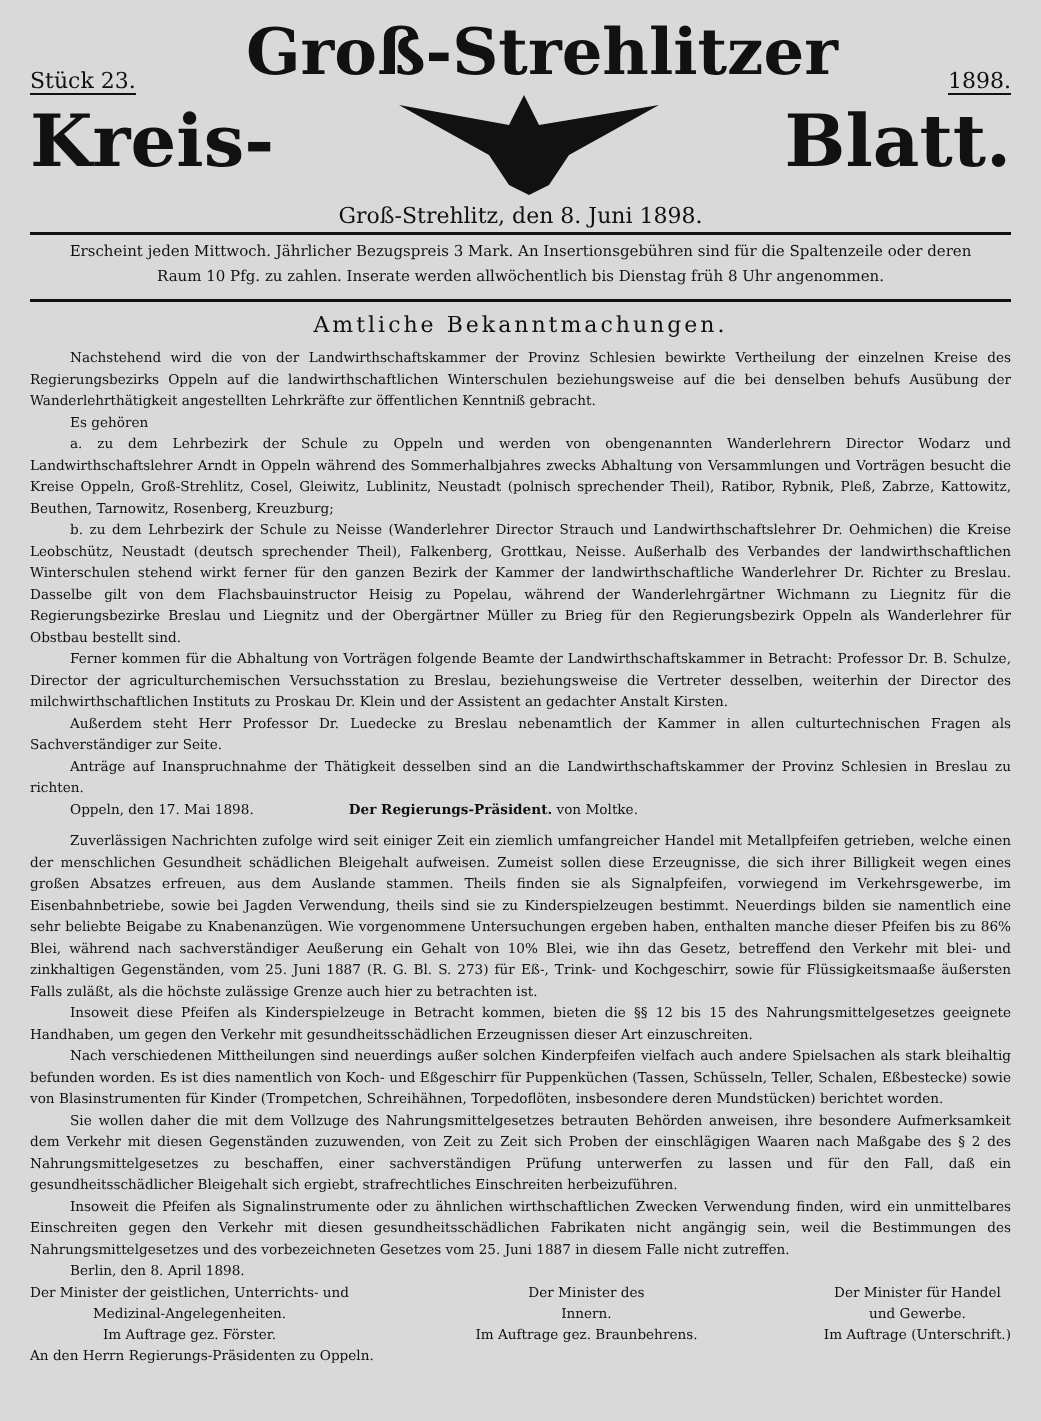Stück 23. Groß-Strehlitzer 1898.
Kreis- Blatt.
Groß-Strehlitz, den 8. Juni 1898.
Erscheint jeden Mittwoch. Jährlicher Bezugspreis 3 Mark. An Insertionsgebühren sind für die Spaltenzeile oder deren
Raum 10 Pfg. zu zahlen. Inserate werden allwöchentlich bis Dienstag früh 8 Uhr angenommen.
Amtliche Bekanntmachungen.
Nachstehend wird die von der Landwirthschaftskammer der Provinz Schlesien bewirkte Vertheilung der einzelnen Kreise des Regierungsbezirks Oppeln auf die landwirthschaftlichen Winterschulen beziehungsweise auf die bei denselben behufs Ausübung der Wanderlehrthätigkeit angestellten Lehrkräfte zur öffentlichen Kenntniß gebracht.
Es gehören
a. zu dem Lehrbezirk der Schule zu Oppeln und werden von obengenannten Wanderlehrern Director Wodarz und Landwirthschaftslehrer Arndt in Oppeln während des Sommerhalbjahres zwecks Abhaltung von Versammlungen und Vorträgen besucht die Kreise Oppeln, Groß-Strehlitz, Cosel, Gleiwitz, Lublinitz, Neustadt (polnisch sprechender Theil), Ratibor, Rybnik, Pleß, Zabrze, Kattowitz, Beuthen, Tarnowitz, Rosenberg, Kreuzburg;
b. zu dem Lehrbezirk der Schule zu Neisse (Wanderlehrer Director Strauch und Landwirthschaftslehrer Dr. Oehmichen) die Kreise Leobschütz, Neustadt (deutsch sprechender Theil), Falkenberg, Grottkau, Neisse. Außerhalb des Verbandes der landwirthschaftlichen Winterschulen stehend wirkt ferner für den ganzen Bezirk der Kammer der landwirthschaftliche Wanderlehrer Dr. Richter zu Breslau. Dasselbe gilt von dem Flachsbauinstructor Heisig zu Popelau, während der Wanderlehrgärtner Wichmann zu Liegnitz für die Regierungsbezirke Breslau und Liegnitz und der Obergärtner Müller zu Brieg für den Regierungsbezirk Oppeln als Wanderlehrer für Obstbau bestellt sind.
Ferner kommen für die Abhaltung von Vorträgen folgende Beamte der Landwirthschaftskammer in Betracht: Professor Dr. B. Schulze, Director der agriculturchemischen Versuchsstation zu Breslau, beziehungsweise die Vertreter desselben, weiterhin der Director des milchwirthschaftlichen Instituts zu Proskau Dr. Klein und der Assistent an gedachter Anstalt Kirsten.
Außerdem steht Herr Professor Dr. Luedecke zu Breslau nebenamtlich der Kammer in allen culturtechnischen Fragen als Sachverständiger zur Seite.
Anträge auf Inanspruchnahme der Thätigkeit desselben sind an die Landwirthschaftskammer der Provinz Schlesien in Breslau zu richten.
Oppeln, den 17. Mai 1898. Der Regierungs-Präsident. von Moltke.
Zuverlässigen Nachrichten zufolge wird seit einiger Zeit ein ziemlich umfangreicher Handel mit Metallpfeifen getrieben, welche einen der menschlichen Gesundheit schädlichen Bleigehalt aufweisen. Zumeist sollen diese Erzeugnisse, die sich ihrer Billigkeit wegen eines großen Absatzes erfreuen, aus dem Auslande stammen. Theils finden sie als Signalpfeifen, vorwiegend im Verkehrsgewerbe, im Eisenbahnbetriebe, sowie bei Jagden Verwendung, theils sind sie zu Kinderspielzeugen bestimmt. Neuerdings bilden sie namentlich eine sehr beliebte Beigabe zu Knabenanzügen. Wie vorgenommene Untersuchungen ergeben haben, enthalten manche dieser Pfeifen bis zu 86% Blei, während nach sachverständiger Aeußerung ein Gehalt von 10% Blei, wie ihn das Gesetz, betreffend den Verkehr mit blei- und zinkhaltigen Gegenständen, vom 25. Juni 1887 (R. G. Bl. S. 273) für Eß-, Trink- und Kochgeschirr, sowie für Flüssigkeitsmaaße äußersten Falls zuläßt, als die höchste zulässige Grenze auch hier zu betrachten ist.
Insoweit diese Pfeifen als Kinderspielzeuge in Betracht kommen, bieten die §§ 12 bis 15 des Nahrungsmittelgesetzes geeignete Handhaben, um gegen den Verkehr mit gesundheitsschädlichen Erzeugnissen dieser Art einzuschreiten.
Nach verschiedenen Mittheilungen sind neuerdings außer solchen Kinderpfeifen vielfach auch andere Spielsachen als stark bleihaltig befunden worden. Es ist dies namentlich von Koch- und Eßgeschirr für Puppenküchen (Tassen, Schüsseln, Teller, Schalen, Eßbestecke) sowie von Blasinstrumenten für Kinder (Trompetchen, Schreihähnen, Torpedoflöten, insbesondere deren Mundstücken) berichtet worden.
Sie wollen daher die mit dem Vollzuge des Nahrungsmittelgesetzes betrauten Behörden anweisen, ihre besondere Aufmerksamkeit dem Verkehr mit diesen Gegenständen zuzuwenden, von Zeit zu Zeit sich Proben der einschlägigen Waaren nach Maßgabe des § 2 des Nahrungsmittelgesetzes zu beschaffen, einer sachverständigen Prüfung unterwerfen zu lassen und für den Fall, daß ein gesundheitsschädlicher Bleigehalt sich ergiebt, strafrechtliches Einschreiten herbeizuführen.
Insoweit die Pfeifen als Signalinstrumente oder zu ähnlichen wirthschaftlichen Zwecken Verwendung finden, wird ein unmittelbares Einschreiten gegen den Verkehr mit diesen gesundheitsschädlichen Fabrikaten nicht angängig sein, weil die Bestimmungen des Nahrungsmittelgesetzes und des vorbezeichneten Gesetzes vom 25. Juni 1887 in diesem Falle nicht zutreffen.
Berlin, den 8. April 1898.
Der Minister der geistlichen, Unterrichts- und
Medizinal-Angelegenheiten.
Im Auftrage gez. Förster.
Der Minister des
Innern.
Im Auftrage gez. Braunbehrens.
Der Minister für Handel
und Gewerbe.
Im Auftrage (Unterschrift.)
An den Herrn Regierungs-Präsidenten zu Oppeln.